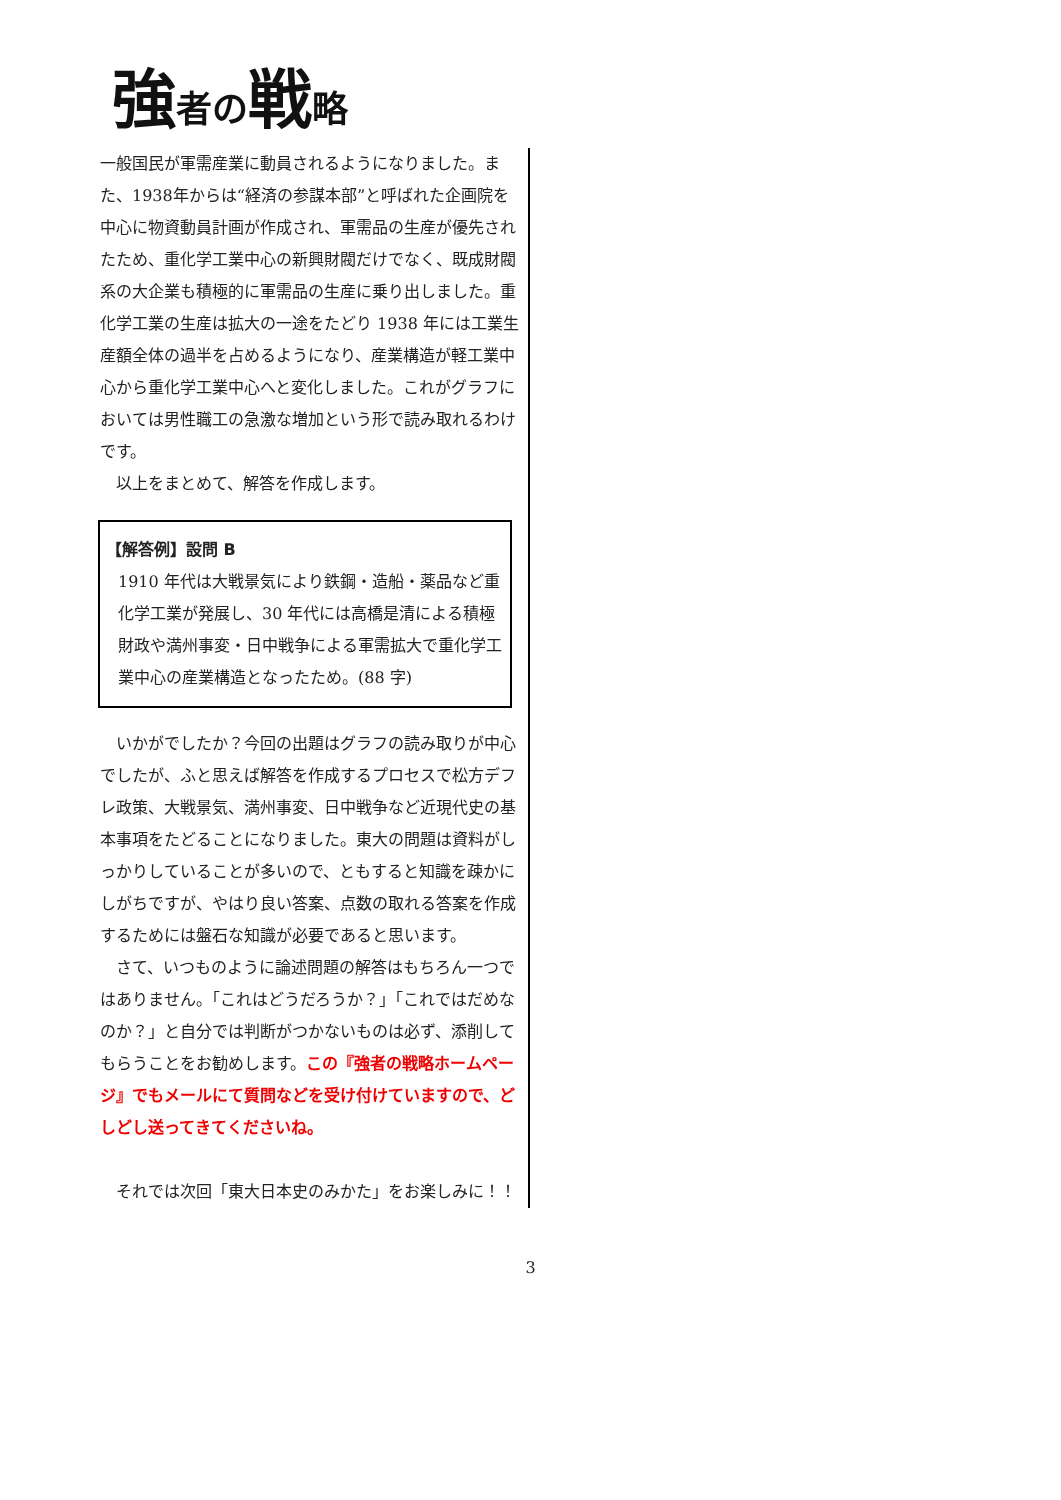強者の戦略
一般国民が軍需産業に動員されるようになりました。また、1938年からは“経済の参謀本部”と呼ばれた企画院を中心に物資動員計画が作成され、軍需品の生産が優先されたため、重化学工業中心の新興財閥だけでなく、既成財閥系の大企業も積極的に軍需品の生産に乗り出しました。重化学工業の生産は拡大の一途をたどり 1938 年には工業生産額全体の過半を占めるようになり、産業構造が軽工業中心から重化学工業中心へと変化しました。これがグラフにおいては男性職工の急激な増加という形で読み取れるわけです。
　以上をまとめて、解答を作成します。
【解答例】設問 B
1910 年代は大戦景気により鉄鋼・造船・薬品など重化学工業が発展し、30 年代には高橋是清による積極財政や満州事変・日中戦争による軍需拡大で重化学工業中心の産業構造となったため。(88 字)
　いかがでしたか？今回の出題はグラフの読み取りが中心でしたが、ふと思えば解答を作成するプロセスで松方デフレ政策、大戦景気、満州事変、日中戦争など近現代史の基本事項をたどることになりました。東大の問題は資料がしっかりしていることが多いので、ともすると知識を疎かにしがちですが、やはり良い答案、点数の取れる答案を作成するためには盤石な知識が必要であると思います。
　さて、いつものように論述問題の解答はもちろん一つではありません。「これはどうだろうか？」「これではだめなのか？」と自分では判断がつかないものは必ず、添削してもらうことをお勧めします。この『強者の戦略ホームページ』でもメールにて質問などを受け付けていますので、どしどし送ってきてくださいね。
　それでは次回「東大日本史のみかた」をお楽しみに！！
3